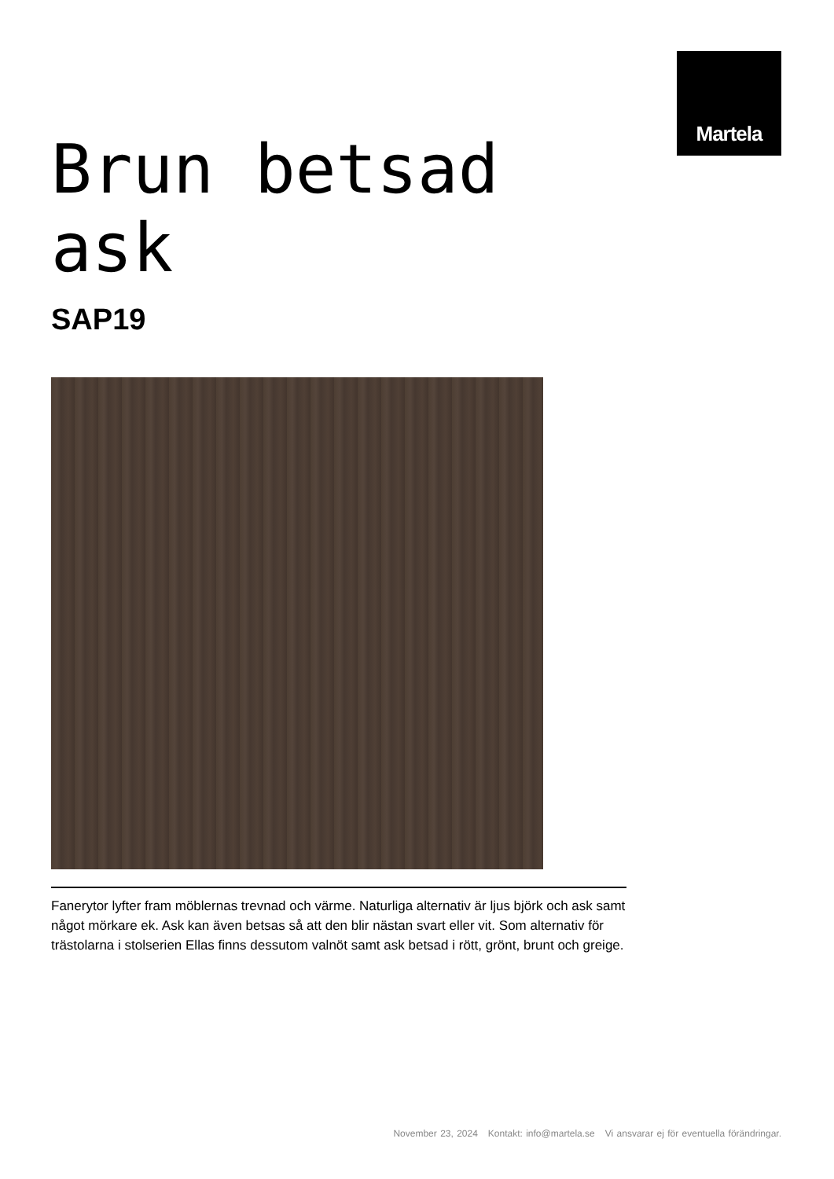Martela
Brun betsad
ask
SAP19
Fanerytor lyfter fram möblernas trevnad och värme. Naturliga alternativ är ljus björk och ask samt något mörkare ek. Ask kan även betsas så att den blir nästan svart eller vit. Som alternativ för trästolarna i stolserien Ellas finns dessutom valnöt samt ask betsad i rött, grönt, brunt och greige.
November 23, 2024 Kontakt: info@martela.se Vi ansvarar ej för eventuella förändringar.